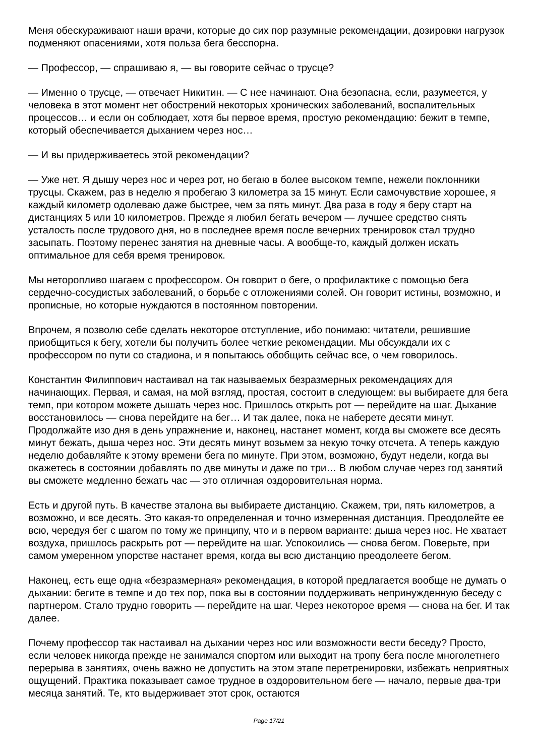Меня обескураживают наши врачи, которые до сих пор разумные рекомендации, дозировки нагрузок подменяют опасениями, хотя польза бега бесспорна.
— Профессор, — спрашиваю я, — вы говорите сейчас о трусце?
— Именно о трусце, — отвечает Никитин. — С нее начинают. Она безопасна, если, разумеется, у человека в этот момент нет обострений некоторых хронических заболеваний, воспалительных процессов… и если он соблюдает, хотя бы первое время, простую рекомендацию: бежит в темпе, который обеспечивается дыханием через нос…
— И вы придерживаетесь этой рекомендации?
— Уже нет. Я дышу через нос и через рот, но бегаю в более высоком темпе, нежели поклонники трусцы. Скажем, раз в неделю я пробегаю 3 километра за 15 минут. Если самочувствие хорошее, я каждый километр одолеваю даже быстрее, чем за пять минут. Два раза в году я беру старт на дистанциях 5 или 10 километров. Прежде я любил бегать вечером — лучшее средство снять усталость после трудового дня, но в последнее время после вечерних тренировок стал трудно засыпать. Поэтому перенес занятия на дневные часы. А вообще-то, каждый должен искать оптимальное для себя время тренировок.
Мы неторопливо шагаем с профессором. Он говорит о беге, о профилактике с помощью бега сердечно-сосудистых заболеваний, о борьбе с отложениями солей. Он говорит истины, возможно, и прописные, но которые нуждаются в постоянном повторении.
Впрочем, я позволю себе сделать некоторое отступление, ибо понимаю: читатели, решившие приобщиться к бегу, хотели бы получить более четкие рекомендации. Мы обсуждали их с профессором по пути со стадиона, и я попытаюсь обобщить сейчас все, о чем говорилось.
Константин Филиппович настаивал на так называемых безразмерных рекомендациях для начинающих. Первая, и самая, на мой взгляд, простая, состоит в следующем: вы выбираете для бега темп, при котором можете дышать через нос. Пришлось открыть рот — перейдите на шаг. Дыхание восстановилось — снова перейдите на бег… И так далее, пока не наберете десяти минут. Продолжайте изо дня в день упражнение и, наконец, настанет момент, когда вы сможете все десять минут бежать, дыша через нос. Эти десять минут возьмем за некую точку отсчета. А теперь каждую неделю добавляйте к этому времени бега по минуте. При этом, возможно, будут недели, когда вы окажетесь в состоянии добавлять по две минуты и даже по три… В любом случае через год занятий вы сможете медленно бежать час — это отличная оздоровительная норма.
Есть и другой путь. В качестве эталона вы выбираете дистанцию. Скажем, три, пять километров, а возможно, и все десять. Это какая-то определенная и точно измеренная дистанция. Преодолейте ее всю, чередуя бег с шагом по тому же принципу, что и в первом варианте: дыша через нос. Не хватает воздуха, пришлось раскрыть рот — перейдите на шаг. Успокоились — снова бегом. Поверьте, при самом умеренном упорстве настанет время, когда вы всю дистанцию преодолеете бегом.
Наконец, есть еще одна «безразмерная» рекомендация, в которой предлагается вообще не думать о дыхании: бегите в темпе и до тех пор, пока вы в состоянии поддерживать непринужденную беседу с партнером. Стало трудно говорить — перейдите на шаг. Через некоторое время — снова на бег. И так далее.
Почему профессор так настаивал на дыхании через нос или возможности вести беседу? Просто, если человек никогда прежде не занимался спортом или выходит на тропу бега после многолетнего перерыва в занятиях, очень важно не допустить на этом этапе перетренировки, избежать неприятных ощущений. Практика показывает самое трудное в оздоровительном беге — начало, первые два-три месяца занятий. Те, кто выдерживает этот срок, остаются
Page 17/21